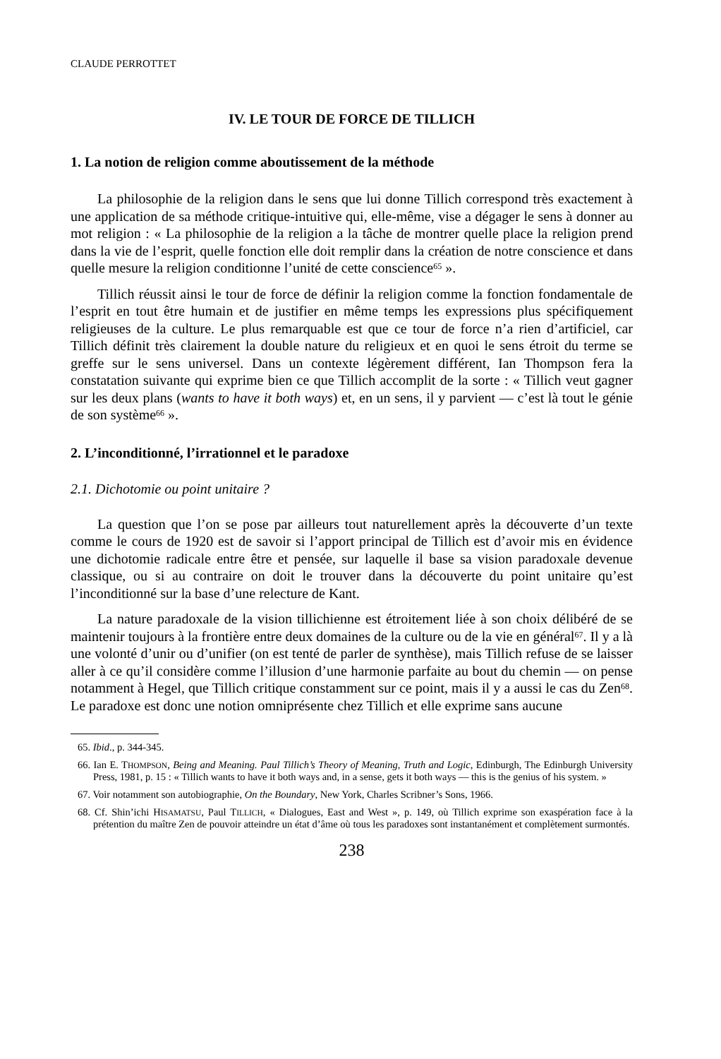CLAUDE PERROTTET
IV. LE TOUR DE FORCE DE TILLICH
1. La notion de religion comme aboutissement de la méthode
La philosophie de la religion dans le sens que lui donne Tillich correspond très exactement à une application de sa méthode critique-intuitive qui, elle-même, vise a dégager le sens à donner au mot religion : « La philosophie de la religion a la tâche de montrer quelle place la religion prend dans la vie de l’esprit, quelle fonction elle doit remplir dans la création de notre conscience et dans quelle mesure la religion conditionne l’unité de cette conscience<sup>65</sup> ».
Tillich réussit ainsi le tour de force de définir la religion comme la fonction fondamentale de l’esprit en tout être humain et de justifier en même temps les expressions plus spécifiquement religieuses de la culture. Le plus remarquable est que ce tour de force n’a rien d’artificiel, car Tillich définit très clairement la double nature du religieux et en quoi le sens étroit du terme se greffe sur le sens universel. Dans un contexte légèrement différent, Ian Thompson fera la constatation suivante qui exprime bien ce que Tillich accomplit de la sorte : « Tillich veut gagner sur les deux plans (wants to have it both ways) et, en un sens, il y parvient — c’est là tout le génie de son système<sup>66</sup> ».
2. L’inconditionné, l’irrationnel et le paradoxe
2.1. Dichotomie ou point unitaire ?
La question que l’on se pose par ailleurs tout naturellement après la découverte d’un texte comme le cours de 1920 est de savoir si l’apport principal de Tillich est d’avoir mis en évidence une dichotomie radicale entre être et pensée, sur laquelle il base sa vision paradoxale devenue classique, ou si au contraire on doit le trouver dans la découverte du point unitaire qu’est l’inconditionné sur la base d’une relecture de Kant.
La nature paradoxale de la vision tillichienne est étroitement liée à son choix délibéré de se maintenir toujours à la frontière entre deux domaines de la culture ou de la vie en général<sup>67</sup>. Il y a là une volonté d’unir ou d’unifier (on est tenté de parler de synthèse), mais Tillich refuse de se laisser aller à ce qu’il considère comme l’illusion d’une harmonie parfaite au bout du chemin — on pense notamment à Hegel, que Tillich critique constamment sur ce point, mais il y a aussi le cas du Zen<sup>68</sup>. Le paradoxe est donc une notion omniprésente chez Tillich et elle exprime sans aucune
65. Ibid., p. 344-345.
66. Ian E. THOMPSON, Being and Meaning. Paul Tillich’s Theory of Meaning, Truth and Logic, Edinburgh, The Edinburgh University Press, 1981, p. 15 : « Tillich wants to have it both ways and, in a sense, gets it both ways — this is the genius of his system. »
67. Voir notamment son autobiographie, On the Boundary, New York, Charles Scribner’s Sons, 1966.
68. Cf. Shin’ichi HISAMATSU, Paul TILLICH, « Dialogues, East and West », p. 149, où Tillich exprime son exaspération face à la prétention du maître Zen de pouvoir atteindre un état d’âme où tous les paradoxes sont instantanément et complètement surmontés.
238